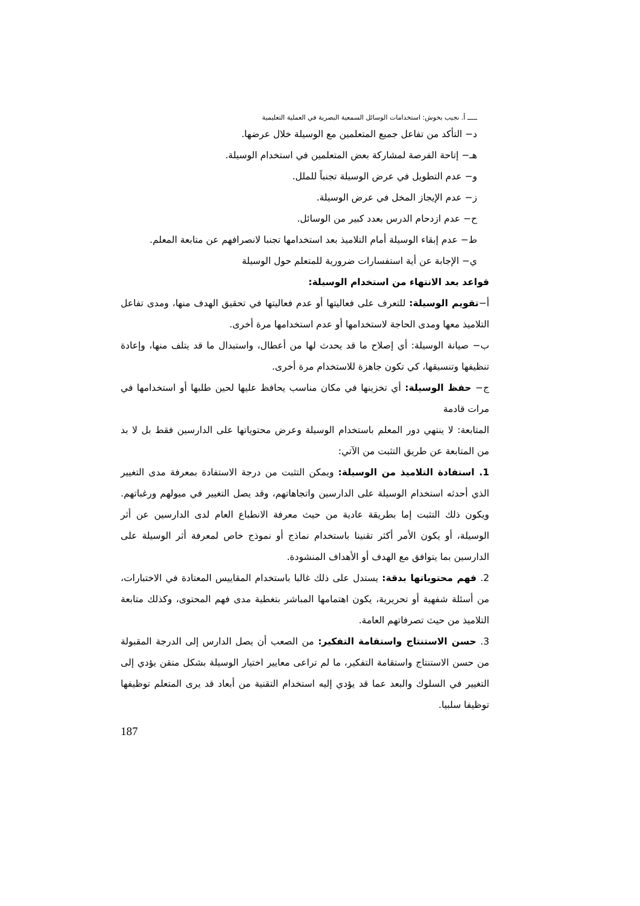ـــــ أ. نجيب بخوش: استخدامات الوسائل السمعية البصرية في العملية التعليمية
د− التأكد من تفاعل جميع المتعلمين مع الوسيلة خلال عرضها.
هـ− إتاحة الفرصة لمشاركة بعض المتعلمين في استخدام الوسيلة.
و− عدم التطويل في عرض الوسيلة تجنباً للملل.
ز− عدم الإيجاز المخل في عرض الوسيلة.
ح− عدم ازدحام الدرس بعدد كبير من الوسائل.
ط− عدم إبقاء الوسيلة أمام التلاميذ بعد استخدامها تجنبا لانصرافهم عن متابعة المعلم.
ي− الإجابة عن أية استفسارات ضرورية للمتعلم حول الوسيلة
قواعد بعد الانتهاء من استخدام الوسيلة:
أ−تقويم الوسيلة: للتعرف على فعاليتها أو عدم فعاليتها في تحقيق الهدف منها، ومدى تفاعل التلاميذ معها ومدى الحاجة لاستخدامها أو عدم استخدامها مرة أخرى.
ب− صيانة الوسيلة: أي إصلاح ما قد يحدث لها من أعطال، واستبدال ما قد يتلف منها، وإعادة تنظيفها وتنسيقها، كي تكون جاهزة للاستخدام مرة أخرى.
ج− حفظ الوسيلة: أي تخزينها في مكان مناسب يحافظ عليها لحين طلبها أو استخدامها في مرات قادمة
المتابعة: لا ينتهي دور المعلم باستخدام الوسيلة وعرض محتوياتها على الدارسين فقط بل لا بد من المتابعة عن طريق التثبت من الآتي:
1. استفادة التلاميذ من الوسيلة: ويمكن التثبت من درجة الاستفادة بمعرفة مدى التغيير الذي أحدثه استخدام الوسيلة على الدارسين واتجاهاتهم، وقد يصل التغيير في ميولهم ورغباتهم. ويكون ذلك التثبت إما بطريقة عادية من حيث معرفة الانطباع العام لدى الدارسين عن أثر الوسيلة، أو يكون الأمر أكثر تقنينا باستخدام نماذج أو نموذج خاص لمعرفة أثر الوسيلة على الدارسين بما يتوافق مع الهدف أو الأهداف المنشودة.
2. فهم محتوياتها بدقة: يستدل على ذلك غالبا باستخدام المقاييس المعتادة في الاختبارات، من أسئلة شفهية أو تحريرية، يكون اهتمامها المباشر بتغطية مدى فهم المحتوى، وكذلك متابعة التلاميذ من حيث تصرفاتهم العامة.
3. حسن الاستنتاج واستقامة التفكير: من الصعب أن يصل الدارس إلى الدرجة المقبولة من حسن الاستنتاج واستقامة التفكير، ما لم تراعى معايير اختيار الوسيلة بشكل متقن يؤدي إلى التغيير في السلوك والبعد عما قد يؤدي إليه استخدام التقنية من أبعاد قد يرى المتعلم توظيفها توظيفا سلبيا.
187